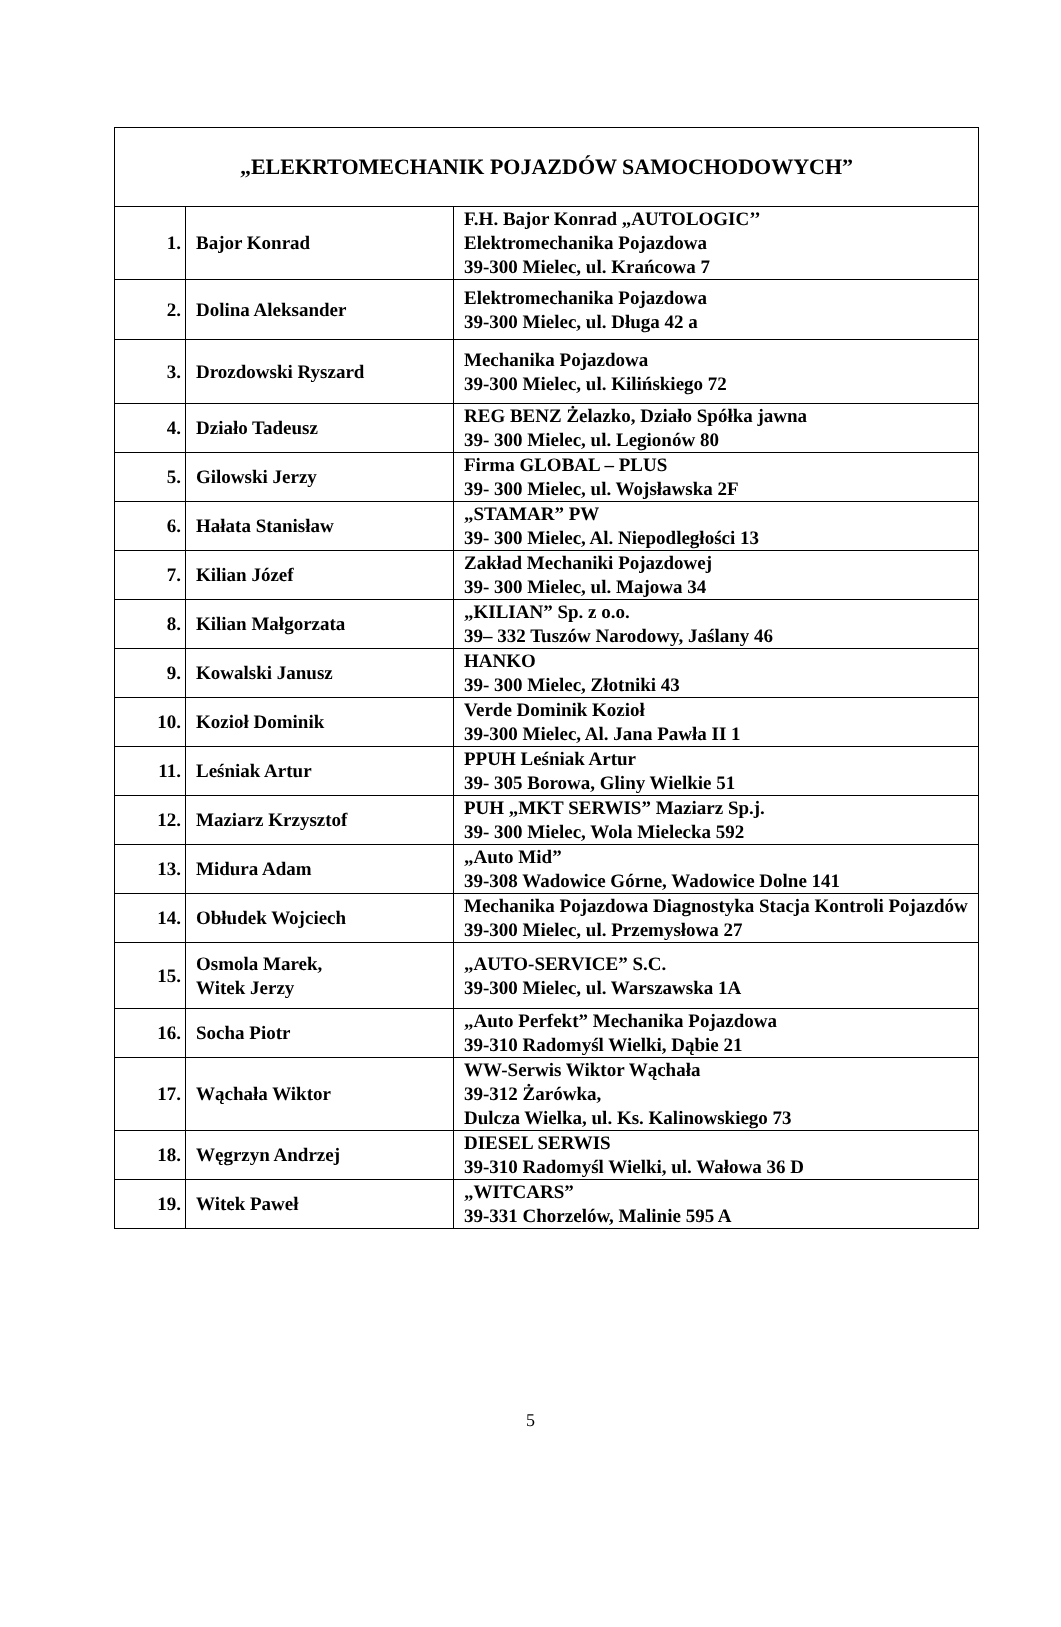| „ELEKRTOMECHANIK POJAZDÓW SAMOCHODOWYCH” | | |
| --- | --- | --- |
| 1. | Bajor Konrad | F.H. Bajor Konrad „AUTOLOGIC’’ Elektromechanika Pojazdowa 39-300 Mielec, ul. Krańcowa 7 |
| 2. | Dolina Aleksander | Elektromechanika Pojazdowa 39-300 Mielec, ul. Długa 42 a |
| 3. | Drozdowski Ryszard | Mechanika Pojazdowa 39-300 Mielec, ul. Kilińskiego 72 |
| 4. | Działo Tadeusz | REG BENZ Żelazko, Działo Spółka jawna 39- 300 Mielec, ul. Legionów 80 |
| 5. | Gilowski Jerzy | Firma GLOBAL – PLUS 39- 300 Mielec, ul. Wojsławska 2F |
| 6. | Hałata Stanisław | „STAMAR” PW 39- 300 Mielec, Al. Niepodległości 13 |
| 7. | Kilian Józef | Zakład Mechaniki Pojazdowej 39- 300 Mielec, ul. Majowa 34 |
| 8. | Kilian Małgorzata | „KILIAN” Sp. z o.o. 39– 332 Tuszów Narodowy, Jaślany 46 |
| 9. | Kowalski Janusz | HANKO 39- 300 Mielec, Złotniki 43 |
| 10. | Kozioł Dominik | Verde Dominik Kozioł 39-300 Mielec, Al. Jana Pawła II 1 |
| 11. | Leśniak Artur | PPUH Leśniak Artur 39- 305 Borowa, Gliny Wielkie 51 |
| 12. | Maziarz Krzysztof | PUH „MKT SERWIS” Maziarz Sp.j. 39- 300 Mielec, Wola Mielecka 592 |
| 13. | Midura Adam | „Auto Mid” 39-308 Wadowice Górne, Wadowice Dolne 141 |
| 14. | Obłudek Wojciech | Mechanika Pojazdowa Diagnostyka Stacja Kontroli Pojazdów 39-300 Mielec, ul. Przemysłowa 27 |
| 15. | Osmola Marek, Witek Jerzy | „AUTO-SERVICE” S.C. 39-300 Mielec, ul. Warszawska 1A |
| 16. | Socha Piotr | „Auto Perfekt” Mechanika Pojazdowa 39-310 Radomyśl Wielki, Dąbie 21 |
| 17. | Wąchała Wiktor | WW-Serwis Wiktor Wąchała 39-312 Żarówka, Dulcza Wielka, ul. Ks. Kalinowskiego 73 |
| 18. | Węgrzyn Andrzej | DIESEL SERWIS 39-310 Radomyśl Wielki, ul. Wałowa 36 D |
| 19. | Witek Paweł | „WITCARS” 39-331 Chorzelów, Malinie 595 A |
5